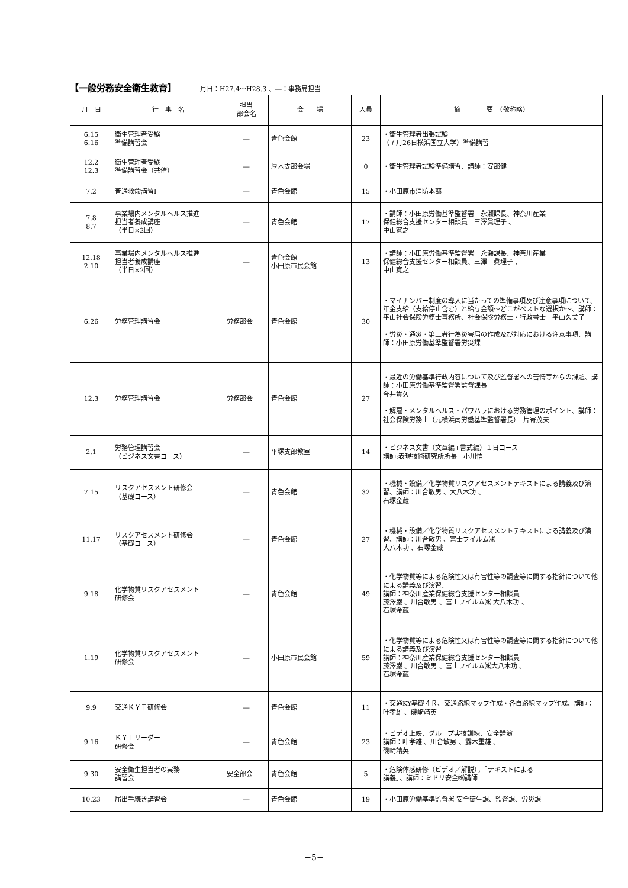【一般労務安全衛生教育】
月日：H27.4～H28.3 、―：事務局担当
| 月 日 | 行 事 名 | 担当 部会名 | 会 場 | 人員 | 摘 要 （敬称略） |
| --- | --- | --- | --- | --- | --- |
| 6.15 6.16 | 衛生管理者受験 準備講習会 | ― | 青色会館 | 23 | ・衛生管理者出張試験 （７月26日横浜国立大学）準備講習 |
| 12.2 12.3 | 衛生管理者受験 準備講習会（共催） | ― | 厚木支部会場 | 0 | ・衛生管理者試験準備講習、講師：安部健 |
| 7.2 | 普通救命講習Ⅰ | ― | 青色会館 | 15 | ・小田原市消防本部 |
| 7.8 8.7 | 事業場内メンタルヘルス推進 担当者養成講座 （半日×2回） | ― | 青色会館 | 17 | ・講師：小田原労働基準監督署 永瀬課長、神奈川産業 保健総合支援センター相談員 三澤眞理子 、 中山寛之 |
| 12.18 2.10 | 事業場内メンタルヘルス推進 担当者養成講座 （半日×2回） | ― | 青色会館 小田原市民会館 | 13 | ・講師：小田原労働基準監督署 永瀬課長、神奈川産業 保健総合支援センター相談員、三澤 眞理子 、 中山寛之 |
| 6.26 | 労務管理講習会 | 労務部会 | 青色会館 | 30 | ・マイナンバー制度の導入に当たっての準備事項及び注意事項について、年金支給（支給停止含む）と給与金額～どこがベストな選択か～、講師：平山社会保険労務士事務所、社会保険労務士・行政書士 平山久美子 ・労災・通災・第三者行為災害届の作成及び対応における注意事項、講師：小田原労働基準監督署労災課 |
| 12.3 | 労務管理講習会 | 労務部会 | 青色会館 | 27 | ・最近の労働基準行政内容について及び監督署への苦情等からの課題、講師：小田原労働基準監督署監督課長 今井貴久 ・解雇・メンタルヘルス・パワハラにおける労務管理のポイント、講師：社会保険労務士（元横浜南労働基準監督署長） 片寄茂夫 |
| 2.1 | 労務管理講習会 （ビジネス文書コース） | ― | 平塚支部教室 | 14 | ・ビジネス文書（文章編+書式編）１日コース 講師:表現技術研究所所長 小川悟 |
| 7.15 | リスクアセスメント研修会 （基礎コース） | ― | 青色会館 | 32 | ・機械・設備／化学物質リスクアセスメントテキストによる講義及び演習、講師：川合敏男 、大八木功 、 石塚金蔵 |
| 11.17 | リスクアセスメント研修会 （基礎コース） | ― | 青色会館 | 27 | ・機械・設備／化学物質リスクアセスメントテキストによる講義及び演習、講師：川合敏男 、富士フイルム㈱ 大八木功 、石塚金蔵 |
| 9.18 | 化学物質リスクアセスメント 研修会 | ― | 青色会館 | 49 | ・化学物質等による危険性又は有害性等の調査等に関する指針について他による講義及び演習、 講師：神奈川産業保健総合支援センター相談員 藤澤巌 、川合敏男 、富士フイルム㈱ 大八木功 、 石塚金蔵 |
| 1.19 | 化学物質リスクアセスメント 研修会 | ― | 小田原市民会館 | 59 | ・化学物質等による危険性又は有害性等の調査等に関する指針について他による講義及び演習 講師：神奈川産業保健総合支援センター相談員 藤澤巌 、川合敏男 、富士フイルム㈱大八木功 、 石塚金蔵 |
| 9.9 | 交通ＫＹＴ研修会 | ― | 青色会館 | 11 | ・交通KY基礎４Ｒ、交通路線マップ作成・各自路線マップ作成、講師：叶孝雄 、磯崎靖英 |
| 9.16 | ＫＹＴリーダー 研修会 | ― | 青色会館 | 23 | ・ビデオ上映、グループ実技訓練、安全講演 講師：叶孝雄 、川合敏男 、露木重雄 、 磯崎靖英 |
| 9.30 | 安全衛生担当者の実務 講習会 | 安全部会 | 青色会館 | 5 | ・危険体感研修（ビデオ／解説），「テキストによる 講義」、講師：ミドリ安全㈱講師 |
| 10.23 | 届出手続き講習会 | ― | 青色会館 | 19 | ・小田原労働基準監督署 安全衛生課、監督課、労災課 |
−5−